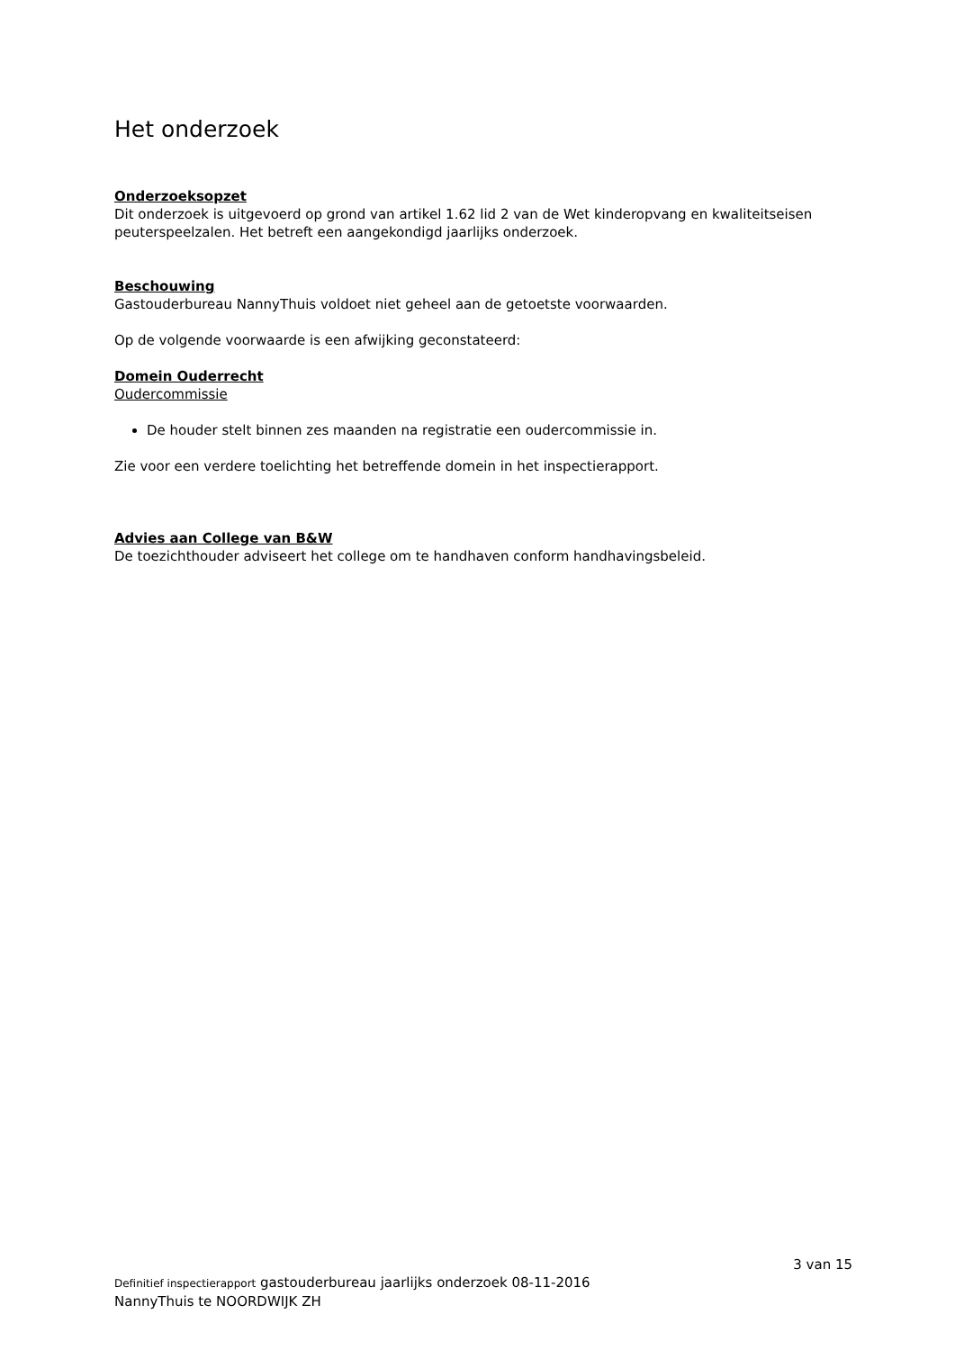Het onderzoek
Onderzoeksopzet
Dit onderzoek is uitgevoerd op grond van artikel 1.62 lid 2 van de Wet kinderopvang en kwaliteitseisen peuterspeelzalen. Het betreft een aangekondigd jaarlijks onderzoek.
Beschouwing
Gastouderbureau NannyThuis voldoet niet geheel aan de getoetste voorwaarden.
Op de volgende voorwaarde is een afwijking geconstateerd:
Domein Ouderrecht
Oudercommissie
De houder stelt binnen zes maanden na registratie een oudercommissie in.
Zie voor een verdere toelichting het betreffende domein in het inspectierapport.
Advies aan College van B&W
De toezichthouder adviseert het college om te handhaven conform handhavingsbeleid.
3 van 15
Definitief inspectierapport gastouderbureau jaarlijks onderzoek 08-11-2016
NannyThuis te NOORDWIJK ZH